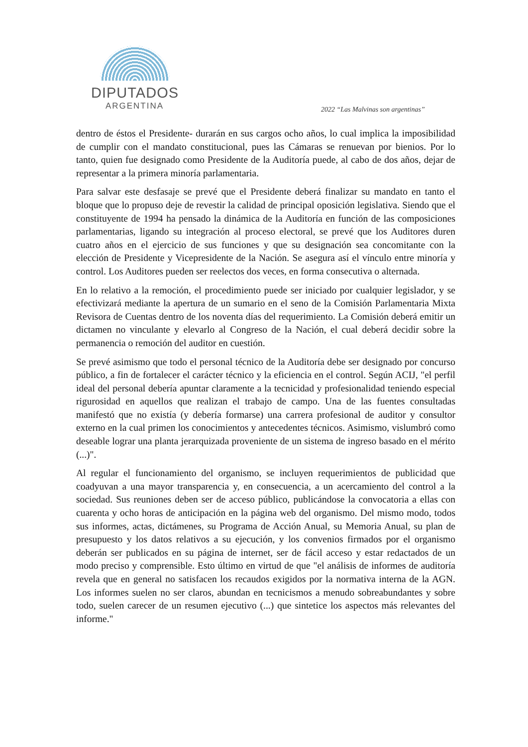DIPUTADOS
ARGENTINA
2022 “Las Malvinas son argentinas”
dentro de éstos el Presidente- durarán en sus cargos ocho años, lo cual implica la imposibilidad de cumplir con el mandato constitucional, pues las Cámaras se renuevan por bienios. Por lo tanto, quien fue designado como Presidente de la Auditoría puede, al cabo de dos años, dejar de representar a la primera minoría parlamentaria.
Para salvar este desfasaje se prevé que el Presidente deberá finalizar su mandato en tanto el bloque que lo propuso deje de revestir la calidad de principal oposición legislativa. Siendo que el constituyente de 1994 ha pensado la dinámica de la Auditoría en función de las composiciones parlamentarias, ligando su integración al proceso electoral, se prevé que los Auditores duren cuatro años en el ejercicio de sus funciones y que su designación sea concomitante con la elección de Presidente y Vicepresidente de la Nación. Se asegura así el vínculo entre minoría y control. Los Auditores pueden ser reelectos dos veces, en forma consecutiva o alternada.
En lo relativo a la remoción, el procedimiento puede ser iniciado por cualquier legislador, y se efectivizará mediante la apertura de un sumario en el seno de la Comisión Parlamentaria Mixta Revisora de Cuentas dentro de los noventa días del requerimiento. La Comisión deberá emitir un dictamen no vinculante y elevarlo al Congreso de la Nación, el cual deberá decidir sobre la permanencia o remoción del auditor en cuestión.
Se prevé asimismo que todo el personal técnico de la Auditoría debe ser designado por concurso público, a fin de fortalecer el carácter técnico y la eficiencia en el control. Según ACIJ, "el perfil ideal del personal debería apuntar claramente a la tecnicidad y profesionalidad teniendo especial rigurosidad en aquellos que realizan el trabajo de campo. Una de las fuentes consultadas manifestó que no existía (y debería formarse) una carrera profesional de auditor y consultor externo en la cual primen los conocimientos y antecedentes técnicos. Asimismo, vislumbró como deseable lograr una planta jerarquizada proveniente de un sistema de ingreso basado en el mérito (...)".
Al regular el funcionamiento del organismo, se incluyen requerimientos de publicidad que coadyuvan a una mayor transparencia y, en consecuencia, a un acercamiento del control a la sociedad. Sus reuniones deben ser de acceso público, publicándose la convocatoria a ellas con cuarenta y ocho horas de anticipación en la página web del organismo. Del mismo modo, todos sus informes, actas, dictámenes, su Programa de Acción Anual, su Memoria Anual, su plan de presupuesto y los datos relativos a su ejecución, y los convenios firmados por el organismo deberán ser publicados en su página de internet, ser de fácil acceso y estar redactados de un modo preciso y comprensible. Esto último en virtud de que "el análisis de informes de auditoría revela que en general no satisfacen los recaudos exigidos por la normativa interna de la AGN. Los informes suelen no ser claros, abundan en tecnicismos a menudo sobreabundantes y sobre todo, suelen carecer de un resumen ejecutivo (...) que sintetice los aspectos más relevantes del informe."